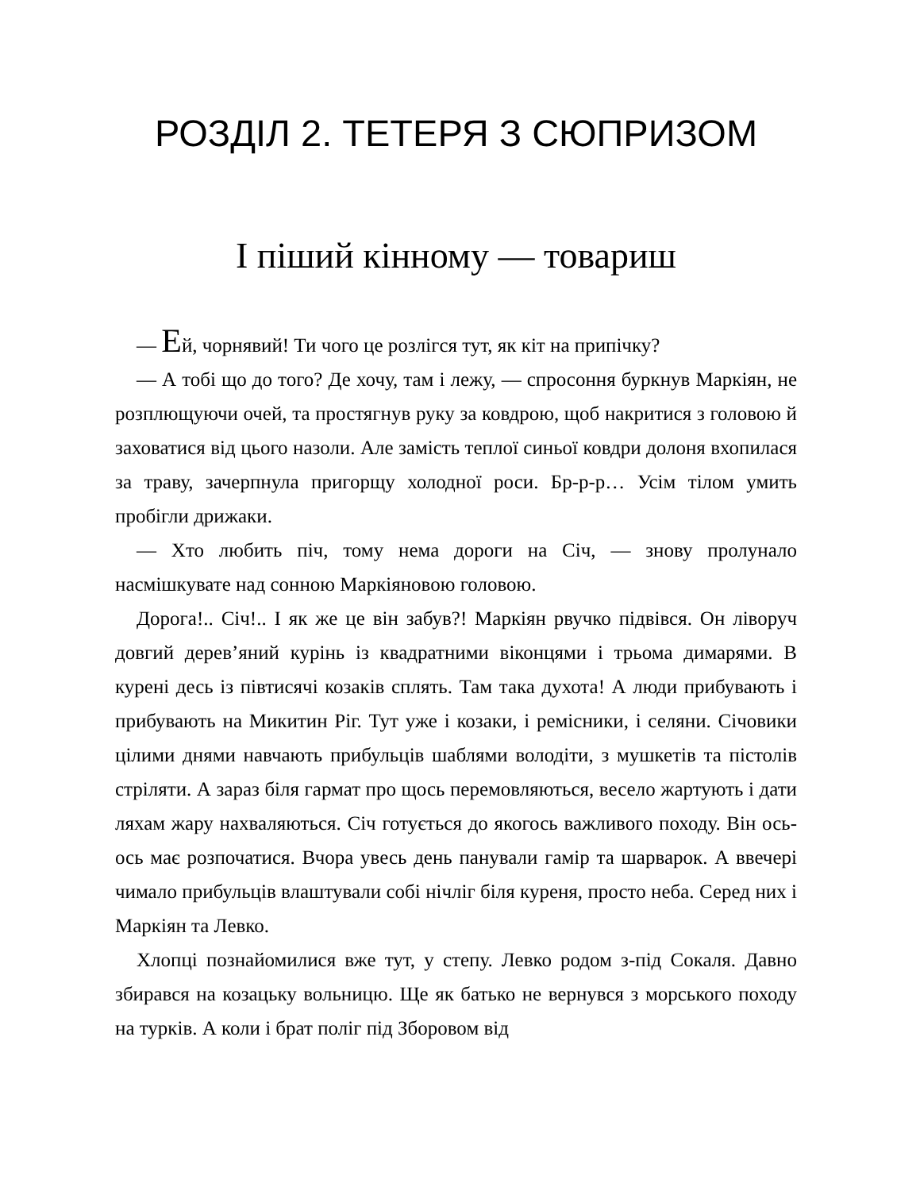РОЗДІЛ 2. ТЕТЕРЯ З СЮПРИЗОМ
І піший кінному — товариш
— Ей, чорнявий! Ти чого це розлігся тут, як кіт на припічку?
— А тобі що до того? Де хочу, там і лежу, — спросоння буркнув Маркіян, не розплющуючи очей, та простягнув руку за ковдрою, щоб накритися з головою й заховатися від цього назоли. Але замість теплої синьої ковдри долоня вхопилася за траву, зачерпнула пригорщу холодної роси. Бр-р-р… Усім тілом умить пробігли дрижаки.
— Хто любить піч, тому нема дороги на Січ, — знову пролунало насмішкувате над сонною Маркіяновою головою.
Дорога!.. Січ!.. І як же це він забув?! Маркіян рвучко підвівся. Он ліворуч довгий дерев’яний курінь із квадратними віконцями і трьома димарями. В курені десь із півтисячі козаків сплять. Там така духота! А люди прибувають і прибувають на Микитин Ріг. Тут уже і козаки, і ремісники, і селяни. Січовики цілими днями навчають прибульців шаблями володіти, з мушкетів та пістолів стріляти. А зараз біля гармат про щось перемовляються, весело жартують і дати ляхам жару нахваляються. Січ готується до якогось важливого походу. Він ось-ось має розпочатися. Вчора увесь день панували гамір та шарварок. А ввечері чимало прибульців влаштували собі нічліг біля куреня, просто неба. Серед них і Маркіян та Левко.
Хлопці познайомилися вже тут, у степу. Левко родом з-під Сокаля. Давно збирався на козацьку вольницю. Ще як батько не вернувся з морського походу на турків. А коли і брат поліг під Зборовом від